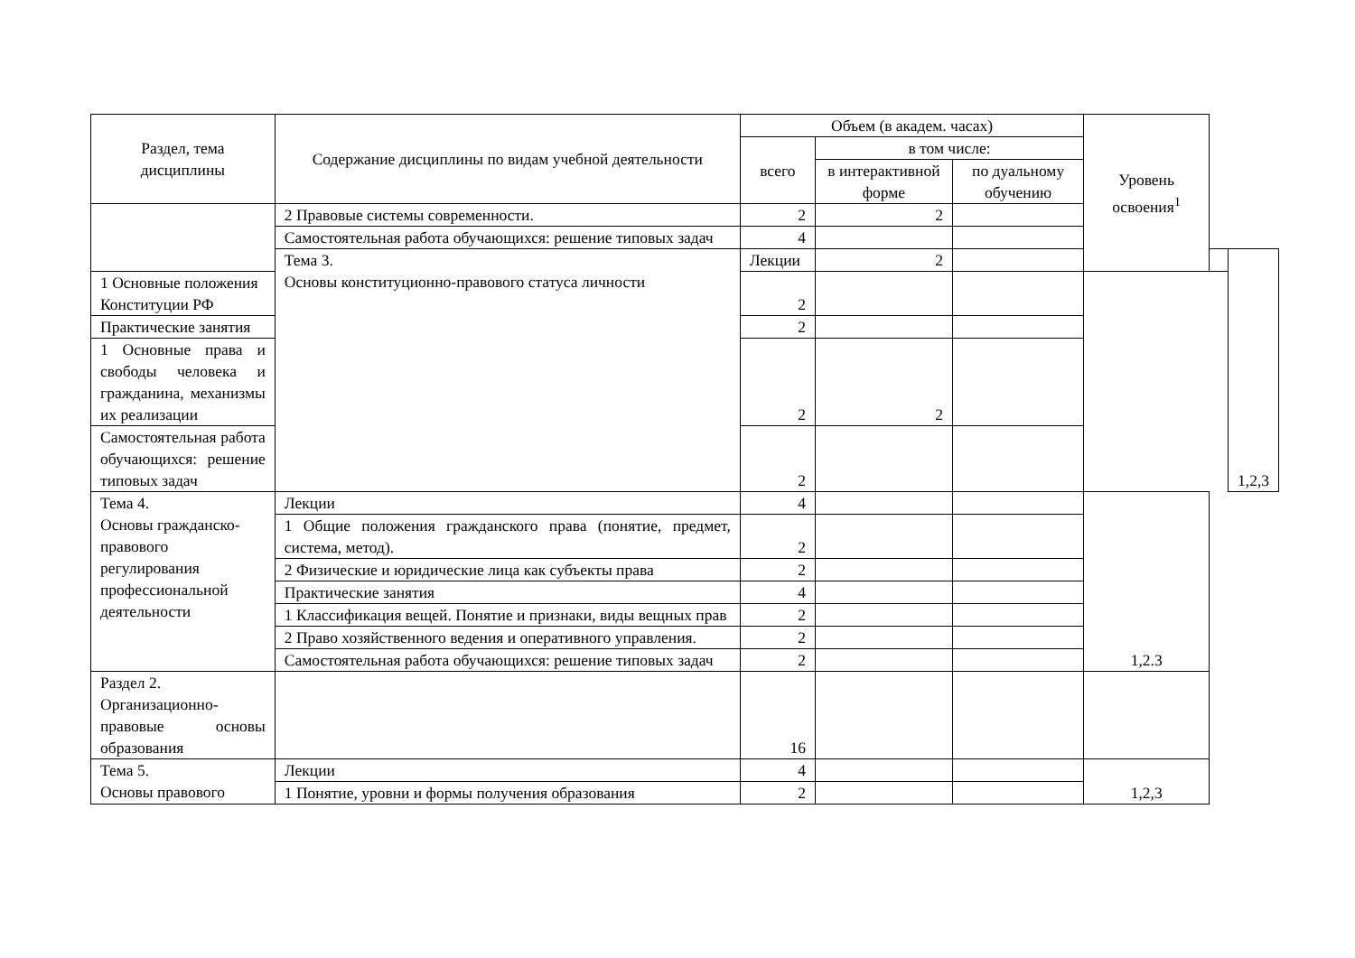| Раздел, тема дисциплины | Содержание дисциплины по видам учебной деятельности | Объем (в академ. часах) | | | Уровень освоения<sup>1</sup> | | |
| --- | --- | --- | --- | --- | --- | --- | --- |
| | | всего | в том числе: | | | | |
| | | | в интерактивной форме | по дуальному обучению | | | |
| | 2 Правовые системы современности. | 2 | 2 | | | | |
| | Самостоятельная работа обучающихся: решение типовых задач | 4 | | | | | |
| | Тема 3. Основы конституционно-правового статуса личности | Лекции | 2 | | | | 1,2,3 |
| 1 Основные положения Конституции РФ | | 2 | | | | | |
| Практические занятия | | 2 | | | | | |
| 1 Основные права и свободы человека и гражданина, механизмы их реализации | | 2 | 2 | | | | |
| Самостоятельная работа обучающихся: решение типовых задач | | 2 | | | | | |
| Тема 4. Основы гражданско-правового регулирования профессиональной деятельности | Лекции | 4 | | | 1,2.3 | | |
| | 1 Общие положения гражданского права (понятие, предмет, система, метод). | 2 | | | | | |
| | 2 Физические и юридические лица как субъекты права | 2 | | | | | |
| | Практические занятия | 4 | | | | | |
| | 1 Классификация вещей. Понятие и признаки, виды вещных прав | 2 | | | | | |
| | 2 Право хозяйственного ведения и оперативного управления. | 2 | | | | | |
| | Самостоятельная работа обучающихся: решение типовых задач | 2 | | | | | |
| Раздел 2. Организационно-правовые основы образования | | 16 | | | | | |
| Тема 5. Основы правового | Лекции | 4 | | | 1,2,3 | | |
| | 1 Понятие, уровни и формы получения образования | 2 | | | | | |